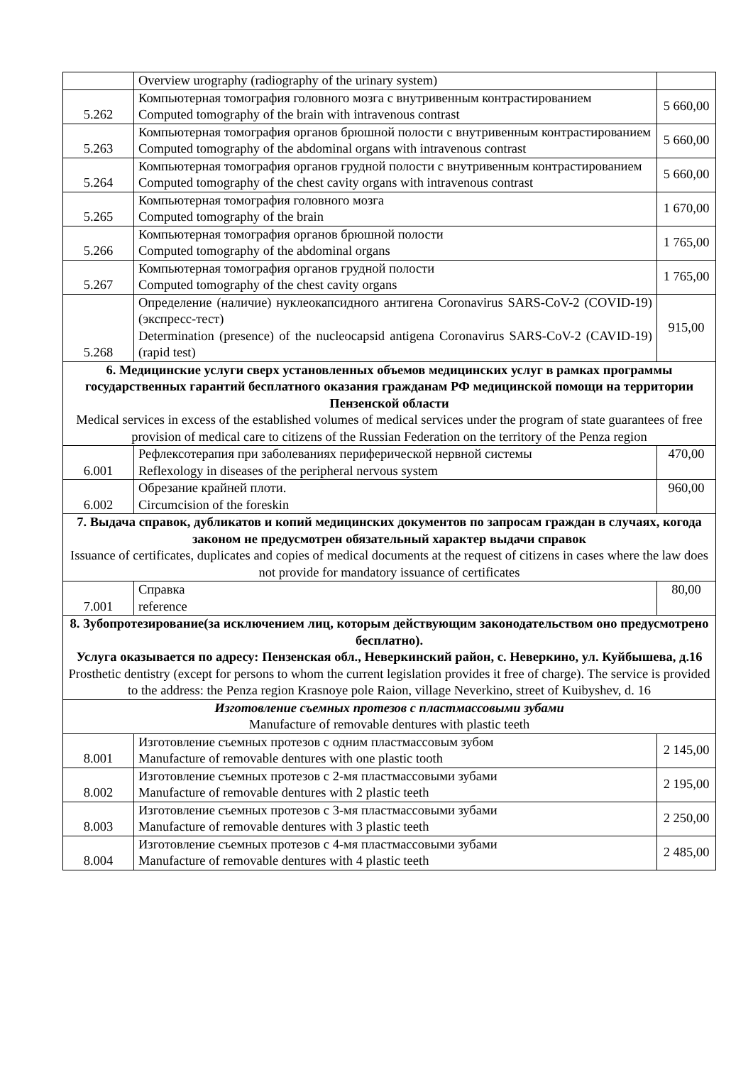| | Overview urography (radiography of the urinary system) | |
| 5.262 | Компьютерная томография головного мозга с внутривенным контрастированием Computed tomography of the brain with intravenous contrast | 5 660,00 |
| 5.263 | Компьютерная томография органов брюшной полости с внутривенным контрастированием Computed tomography of the abdominal organs with intravenous contrast | 5 660,00 |
| 5.264 | Компьютерная томография органов грудной полости с внутривенным контрастированием Computed tomography of the chest cavity organs with intravenous contrast | 5 660,00 |
| 5.265 | Компьютерная томография головного мозга Computed tomography of the brain | 1 670,00 |
| 5.266 | Компьютерная томография органов брюшной полости Computed tomography of the abdominal organs | 1 765,00 |
| 5.267 | Компьютерная томография органов грудной полости Computed tomography of the chest cavity organs | 1 765,00 |
| 5.268 | Определение (наличие) нуклеокапсидного антигена Coronavirus SARS-CoV-2 (COVID-19) (экспресс-тест) Determination (presence) of the nucleocapsid antigena Coronavirus SARS-CoV-2 (CAVID-19) (rapid test) | 915,00 |
| 6. Медицинские услуги сверх установленных объемов медицинских услуг в рамках программы государственных гарантий бесплатного оказания гражданам РФ медицинской помощи на территории Пензенской области Medical services in excess of the established volumes of medical services under the program of state guarantees of free provision of medical care to citizens of the Russian Federation on the territory of the Penza region | | |
| 6.001 | Рефлексотерапия при заболеваниях периферической нервной системы Reflexology in diseases of the peripheral nervous system | 470,00 |
| 6.002 | Обрезание крайней плоти. Circumcision of the foreskin | 960,00 |
| 7. Выдача справок, дубликатов и копий медицинских документов по запросам граждан в случаях, когода законом не предусмотрен обязательный характер выдачи справок Issuance of certificates, duplicates and copies of medical documents at the request of citizens in cases where the law does not provide for mandatory issuance of certificates | | |
| 7.001 | Справка reference | 80,00 |
| 8. Зубопротезирование(за исключением лиц, которым действующим законодательством оно предусмотрено бесплатно). Услуга оказывается по адресу: Пензенская обл., Неверкинский район, с. Неверкино, ул. Куйбышева, д.16 Prosthetic dentistry (except for persons to whom the current legislation provides it free of charge). The service is provided to the address: the Penza region Krasnoye pole Raion, village Neverkino, street of Kuibyshev, d. 16 | | |
| Изготовление съемных протезов с пластмассовыми зубами Manufacture of removable dentures with plastic teeth | | |
| 8.001 | Изготовление съемных протезов с одним пластмассовым зубом Manufacture of removable dentures with one plastic tooth | 2 145,00 |
| 8.002 | Изготовление съемных протезов с 2-мя пластмассовыми зубами Manufacture of removable dentures with 2 plastic teeth | 2 195,00 |
| 8.003 | Изготовление съемных протезов с 3-мя пластмассовыми зубами Manufacture of removable dentures with 3 plastic teeth | 2 250,00 |
| 8.004 | Изготовление съемных протезов с 4-мя пластмассовыми зубами Manufacture of removable dentures with 4 plastic teeth | 2 485,00 |